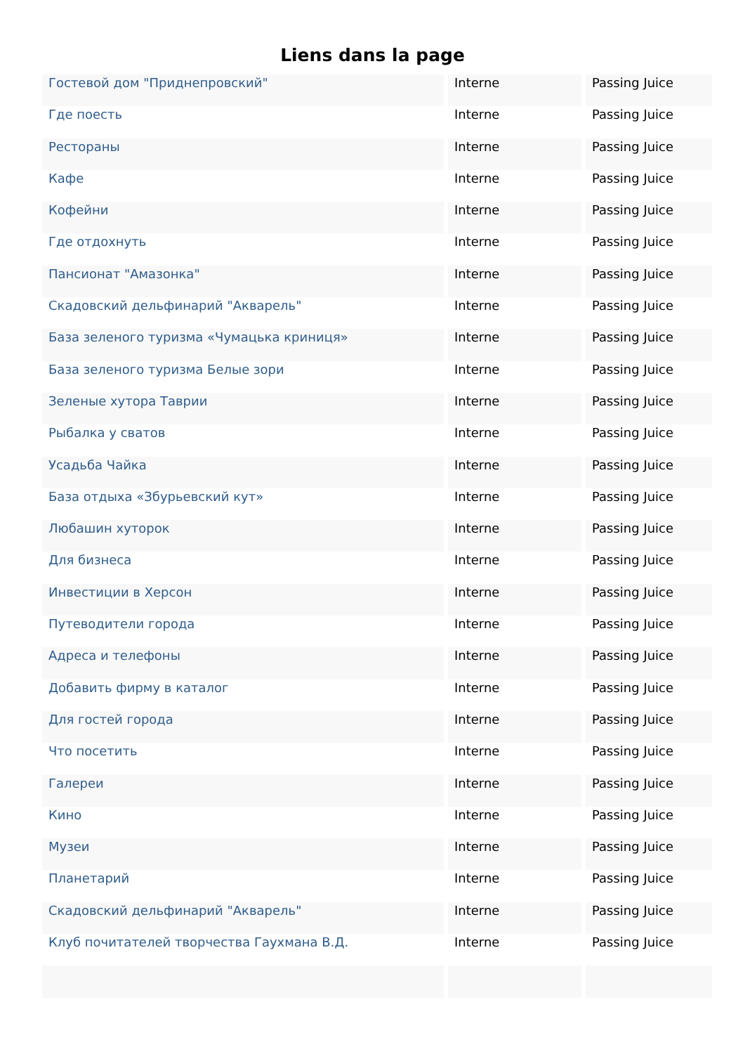Liens dans la page
| Гостевой дом "Приднепровский" | Interne | Passing Juice |
| Где поесть | Interne | Passing Juice |
| Рестораны | Interne | Passing Juice |
| Кафе | Interne | Passing Juice |
| Кофейни | Interne | Passing Juice |
| Где отдохнуть | Interne | Passing Juice |
| Пансионат "Амазонка" | Interne | Passing Juice |
| Скадовский дельфинарий "Акварель" | Interne | Passing Juice |
| База зеленого туризма «Чумацька криниця» | Interne | Passing Juice |
| База зеленого туризма Белые зори | Interne | Passing Juice |
| Зеленые хутора Таврии | Interne | Passing Juice |
| Рыбалка у сватов | Interne | Passing Juice |
| Усадьба Чайка | Interne | Passing Juice |
| База отдыха «Збурьевский кут» | Interne | Passing Juice |
| Любашин хуторок | Interne | Passing Juice |
| Для бизнеса | Interne | Passing Juice |
| Инвестиции в Херсон | Interne | Passing Juice |
| Путеводители города | Interne | Passing Juice |
| Адреса и телефоны | Interne | Passing Juice |
| Добавить фирму в каталог | Interne | Passing Juice |
| Для гостей города | Interne | Passing Juice |
| Что посетить | Interne | Passing Juice |
| Галереи | Interne | Passing Juice |
| Кино | Interne | Passing Juice |
| Музеи | Interne | Passing Juice |
| Планетарий | Interne | Passing Juice |
| Скадовский дельфинарий "Акварель" | Interne | Passing Juice |
| Клуб почитателей творчества Гаухмана В.Д. | Interne | Passing Juice |